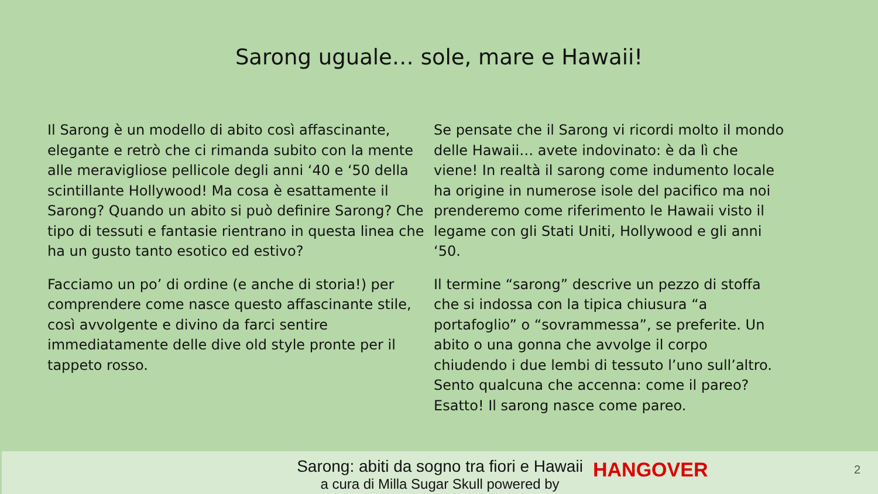Sarong uguale… sole, mare e Hawaii!
Il Sarong è un modello di abito così affascinante, elegante e retrò che ci rimanda subito con la mente alle meravigliose pellicole degli anni ‘40 e ‘50 della scintillante Hollywood! Ma cosa è esattamente il Sarong? Quando un abito si può definire Sarong? Che tipo di tessuti e fantasie rientrano in questa linea che ha un gusto tanto esotico ed estivo?
Facciamo un po’ di ordine (e anche di storia!) per comprendere come nasce questo affascinante stile, così avvolgente e divino da farci sentire immediatamente delle dive old style pronte per il tappeto rosso.
Se pensate che il Sarong vi ricordi molto il mondo delle Hawaii… avete indovinato: è da lì che viene! In realtà il sarong come indumento locale ha origine in numerose isole del pacifico ma noi prenderemo come riferimento le Hawaii visto il legame con gli Stati Uniti, Hollywood e gli anni ‘50.
Il termine “sarong” descrive un pezzo di stoffa che si indossa con la tipica chiusura “a portafoglio” o “sovrammessa”, se preferite. Un abito o una gonna che avvolge il corpo chiudendo i due lembi di tessuto l’uno sull’altro. Sento qualcuna che accenna: come il pareo? Esatto! Il sarong nasce come pareo.
Sarong: abiti da sogno tra fiori e Hawaii
a cura di Milla Sugar Skull powered by
HANGOVER 2